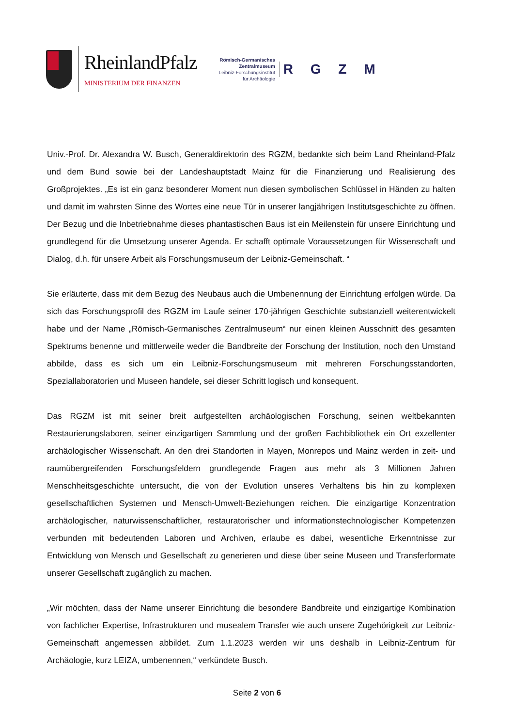RheinlandPfalz
MINISTERIUM DER FINANZEN
Römisch-Germanisches
Zentralmuseum
Leibniz-Forschungsinstitut
für Archäologie
R G Z M
Univ.-Prof. Dr. Alexandra W. Busch, Generaldirektorin des RGZM, bedankte sich beim Land Rheinland-Pfalz und dem Bund sowie bei der Landeshauptstadt Mainz für die Finanzierung und Realisierung des Großprojektes. „Es ist ein ganz besonderer Moment nun diesen symbolischen Schlüssel in Händen zu halten und damit im wahrsten Sinne des Wortes eine neue Tür in unserer langjährigen Institutsgeschichte zu öffnen. Der Bezug und die Inbetriebnahme dieses phantastischen Baus ist ein Meilenstein für unsere Einrichtung und grundlegend für die Umsetzung unserer Agenda. Er schafft optimale Voraussetzungen für Wissenschaft und Dialog, d.h. für unsere Arbeit als Forschungsmuseum der Leibniz-Gemeinschaft. “
Sie erläuterte, dass mit dem Bezug des Neubaus auch die Umbenennung der Einrichtung erfolgen würde. Da sich das Forschungsprofil des RGZM im Laufe seiner 170-jährigen Geschichte substanziell weiterentwickelt habe und der Name „Römisch-Germanisches Zentralmuseum“ nur einen kleinen Ausschnitt des gesamten Spektrums benenne und mittlerweile weder die Bandbreite der Forschung der Institution, noch den Umstand abbilde, dass es sich um ein Leibniz-Forschungsmuseum mit mehreren Forschungsstandorten, Speziallaboratorien und Museen handele, sei dieser Schritt logisch und konsequent.
Das RGZM ist mit seiner breit aufgestellten archäologischen Forschung, seinen weltbekannten Restaurierungslaboren, seiner einzigartigen Sammlung und der großen Fachbibliothek ein Ort exzellenter archäologischer Wissenschaft. An den drei Standorten in Mayen, Monrepos und Mainz werden in zeit- und raumübergreifenden Forschungsfeldern grundlegende Fragen aus mehr als 3 Millionen Jahren Menschheitsgeschichte untersucht, die von der Evolution unseres Verhaltens bis hin zu komplexen gesellschaftlichen Systemen und Mensch-Umwelt-Beziehungen reichen. Die einzigartige Konzentration archäologischer, naturwissenschaftlicher, restauratorischer und informationstechnologischer Kompetenzen verbunden mit bedeutenden Laboren und Archiven, erlaube es dabei, wesentliche Erkenntnisse zur Entwicklung von Mensch und Gesellschaft zu generieren und diese über seine Museen und Transferformate unserer Gesellschaft zugänglich zu machen.
„Wir möchten, dass der Name unserer Einrichtung die besondere Bandbreite und einzigartige Kombination von fachlicher Expertise, Infrastrukturen und musealem Transfer wie auch unsere Zugehörigkeit zur Leibniz-Gemeinschaft angemessen abbildet. Zum 1.1.2023 werden wir uns deshalb in Leibniz-Zentrum für Archäologie, kurz LEIZA, umbenennen,“ verkündete Busch.
Seite 2 von 6